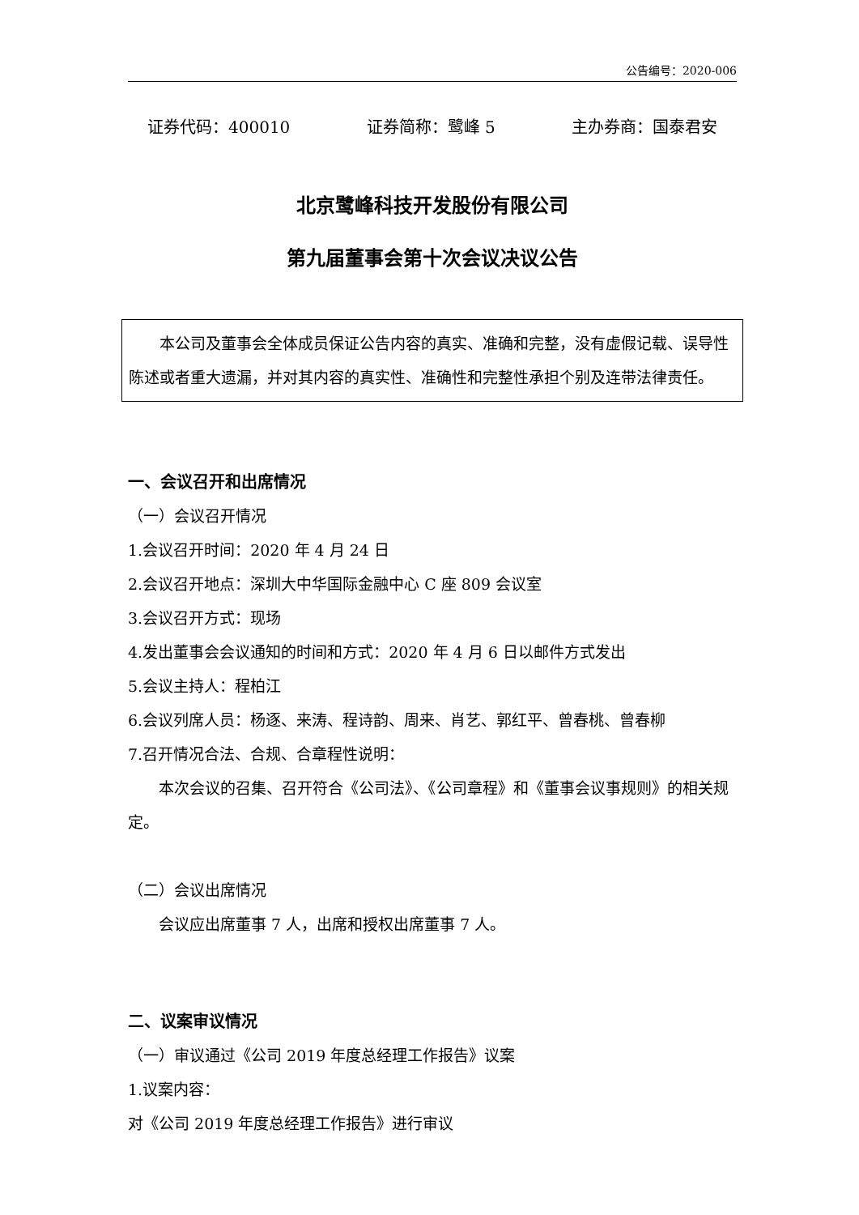公告编号：2020-006
证券代码：400010 证券简称：鹭峰 5 主办券商：国泰君安
北京鹭峰科技开发股份有限公司
第九届董事会第十次会议决议公告
本公司及董事会全体成员保证公告内容的真实、准确和完整，没有虚假记载、误导性陈述或者重大遗漏，并对其内容的真实性、准确性和完整性承担个别及连带法律责任。
一、会议召开和出席情况
（一）会议召开情况
1.会议召开时间：2020 年 4 月 24 日
2.会议召开地点：深圳大中华国际金融中心 C 座 809 会议室
3.会议召开方式：现场
4.发出董事会会议通知的时间和方式：2020 年 4 月 6 日以邮件方式发出
5.会议主持人：程柏江
6.会议列席人员：杨逐、来涛、程诗韵、周来、肖艺、郭红平、曾春桃、曾春柳
7.召开情况合法、合规、合章程性说明：
本次会议的召集、召开符合《公司法》、《公司章程》和《董事会议事规则》的相关规定。
（二）会议出席情况
会议应出席董事 7 人，出席和授权出席董事 7 人。
二、议案审议情况
（一）审议通过《公司 2019 年度总经理工作报告》议案
1.议案内容：
对《公司 2019 年度总经理工作报告》进行审议